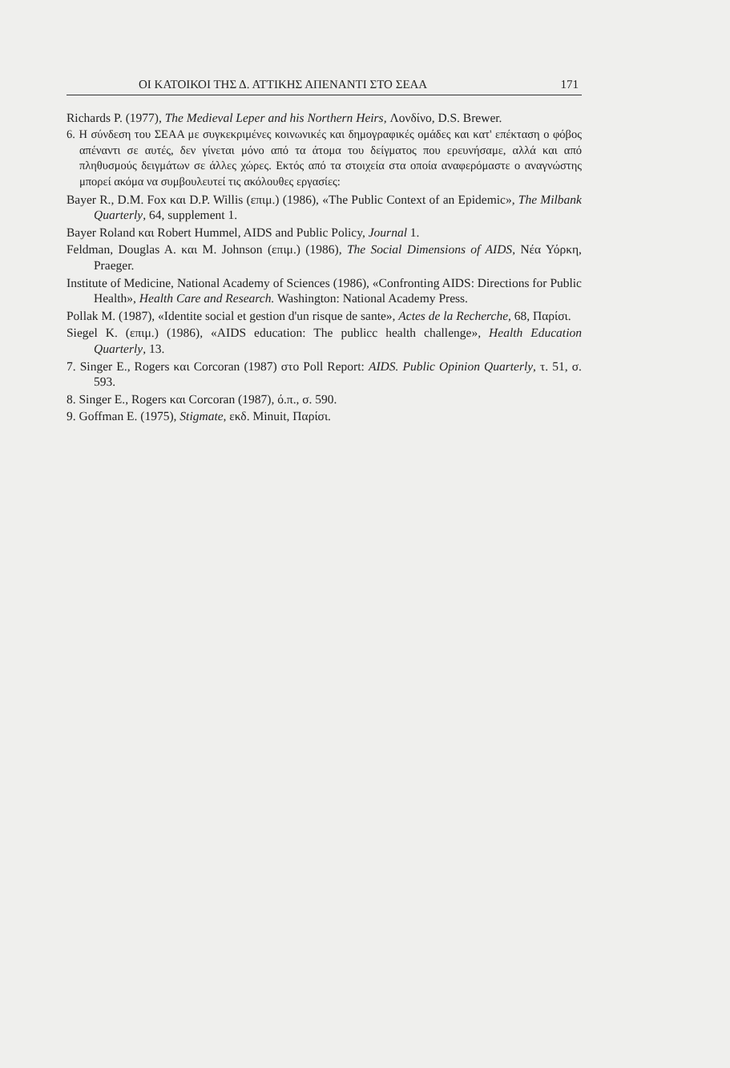ΟΙ ΚΑΤΟΙΚΟΙ ΤΗΣ Δ. ΑΤΤΙΚΗΣ ΑΠΕΝΑΝΤΙ ΣΤΟ ΣΕΑΑ 171
Richards P. (1977), The Medieval Leper and his Northern Heirs, Λονδίνο, D.S. Brewer.
6. Η σύνδεση του ΣΕΑΑ με συγκεκριμένες κοινωνικές και δημογραφικές ομάδες και κατ' επέκταση ο φόβος απέναντι σε αυτές, δεν γίνεται μόνο από τα άτομα του δείγματος που ερευνήσαμε, αλλά και από πληθυσμούς δειγμάτων σε άλλες χώρες. Εκτός από τα στοιχεία στα οποία αναφερόμαστε ο αναγνώστης μπορεί ακόμα να συμβουλευτεί τις ακόλουθες εργασίες:
Bayer R., D.M. Fox και D.P. Willis (επιμ.) (1986), «The Public Context of an Epidemic», The Milbank Quarterly, 64, supplement 1.
Bayer Roland και Robert Hummel, AIDS and Public Policy, Journal 1.
Feldman, Douglas A. και M. Johnson (επιμ.) (1986), The Social Dimensions of AIDS, Νέα Υόρκη, Praeger.
Institute of Medicine, National Academy of Sciences (1986), «Confronting AIDS: Directions for Public Health», Health Care and Research. Washington: National Academy Press.
Pollak M. (1987), «Identite social et gestion d'un risque de sante», Actes de la Recherche, 68, Παρίσι.
Siegel K. (επιμ.) (1986), «AIDS education: The publicc health challenge», Health Education Quarterly, 13.
7. Singer E., Rogers και Corcoran (1987) στο Poll Report: AIDS. Public Opinion Quarterly, τ. 51, σ. 593.
8. Singer E., Rogers και Corcoran (1987), ό.π., σ. 590.
9. Goffman E. (1975), Stigmate, εκδ. Minuit, Παρίσι.